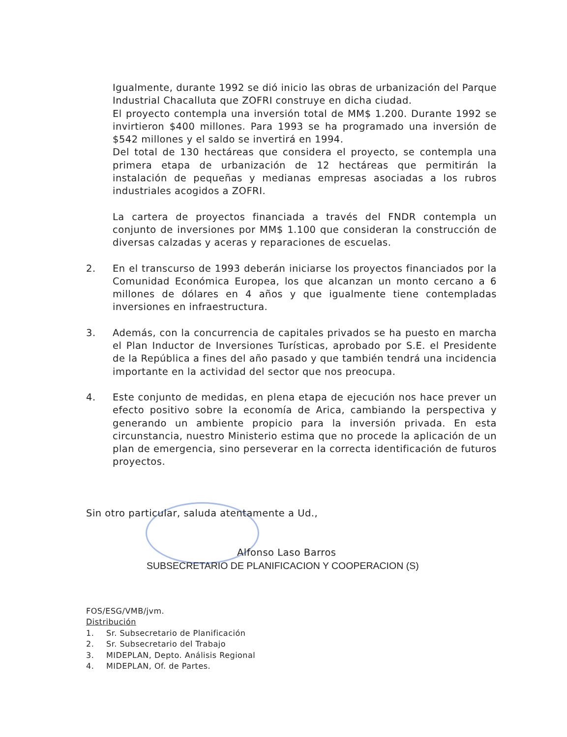Igualmente, durante 1992 se dió inicio las obras de urbanización del Parque Industrial Chacalluta que ZOFRI construye en dicha ciudad.
El proyecto contempla una inversión total de MM$ 1.200. Durante 1992 se invirtieron $400 millones. Para 1993 se ha programado una inversión de $542 millones y el saldo se invertirá en 1994.
Del total de 130 hectáreas que considera el proyecto, se contempla una primera etapa de urbanización de 12 hectáreas que permitirán la instalación de pequeñas y medianas empresas asociadas a los rubros industriales acogidos a ZOFRI.
La cartera de proyectos financiada a través del FNDR contempla un conjunto de inversiones por MM$ 1.100 que consideran la construcción de diversas calzadas y aceras y reparaciones de escuelas.
2. En el transcurso de 1993 deberán iniciarse los proyectos financiados por la Comunidad Económica Europea, los que alcanzan un monto cercano a 6 millones de dólares en 4 años y que igualmente tiene contempladas inversiones en infraestructura.
3. Además, con la concurrencia de capitales privados se ha puesto en marcha el Plan Inductor de Inversiones Turísticas, aprobado por S.E. el Presidente de la República a fines del año pasado y que también tendrá una incidencia importante en la actividad del sector que nos preocupa.
4. Este conjunto de medidas, en plena etapa de ejecución nos hace prever un efecto positivo sobre la economía de Arica, cambiando la perspectiva y generando un ambiente propicio para la inversión privada. En esta circunstancia, nuestro Ministerio estima que no procede la aplicación de un plan de emergencia, sino perseverar en la correcta identificación de futuros proyectos.
Sin otro particular, saluda atentamente a Ud.,
Alfonso Laso Barros
SUBSECRETARIO DE PLANIFICACION Y COOPERACION (S)
FOS/ESG/VMB/jvm.
Distribución
1. Sr. Subsecretario de Planificación
2. Sr. Subsecretario del Trabajo
3. MIDEPLAN, Depto. Análisis Regional
4. MIDEPLAN, Of. de Partes.